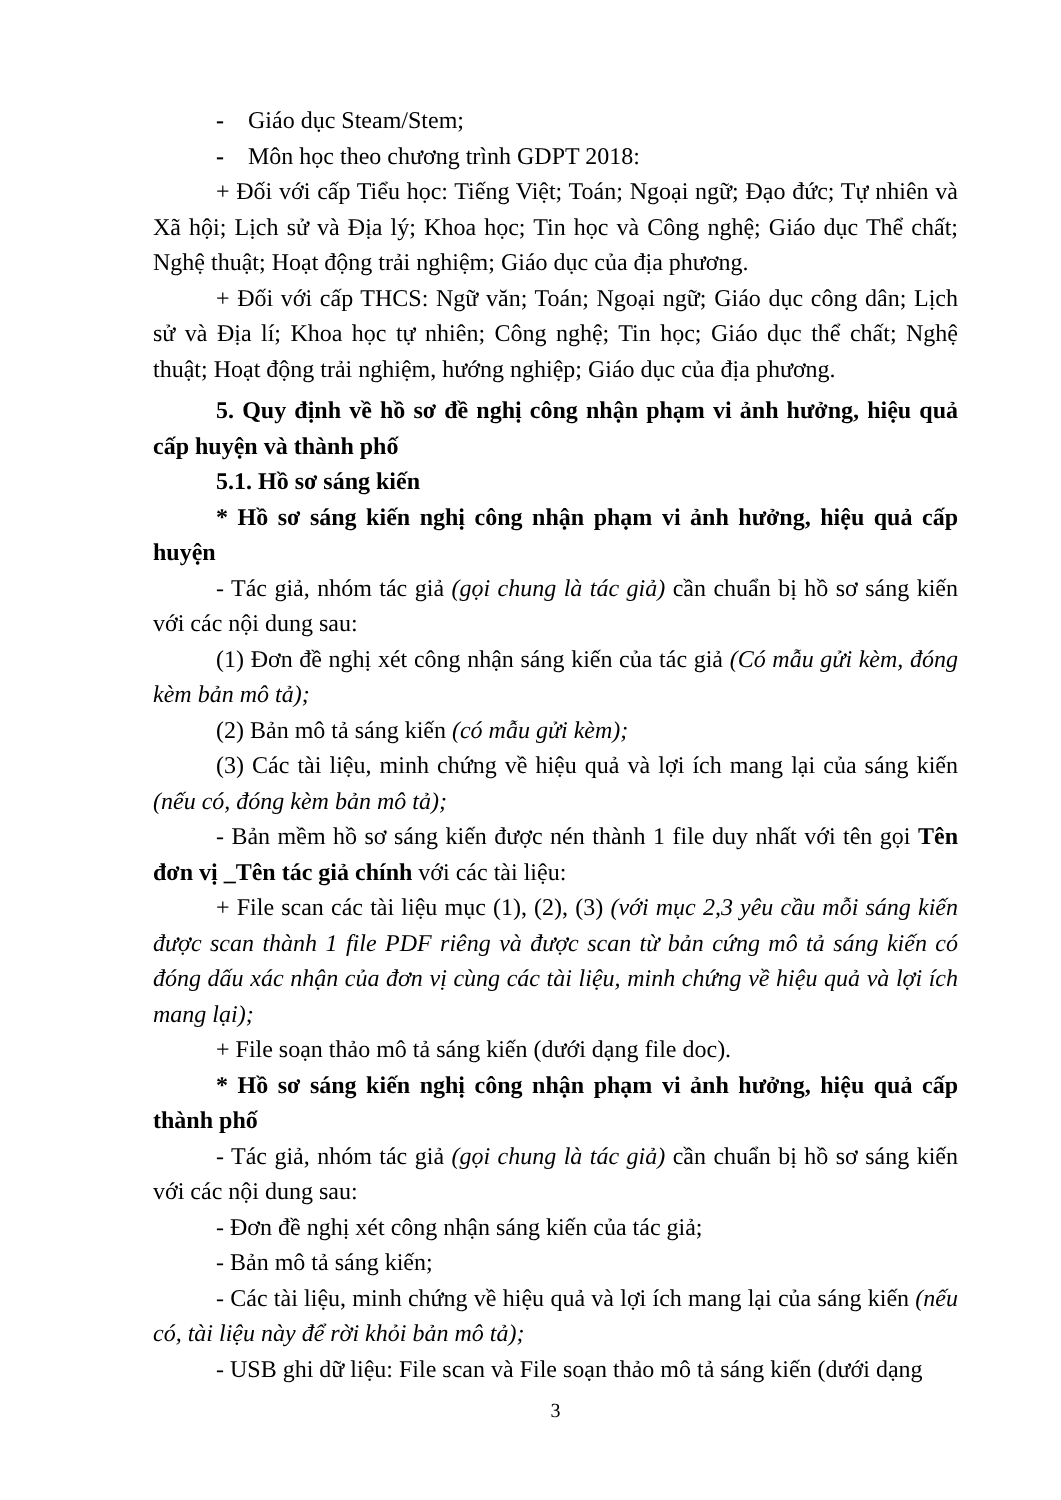- Giáo dục Steam/Stem;
- Môn học theo chương trình GDPT 2018:
+ Đối với cấp Tiểu học: Tiếng Việt; Toán; Ngoại ngữ; Đạo đức; Tự nhiên và Xã hội; Lịch sử và Địa lý; Khoa học; Tin học và Công nghệ; Giáo dục Thể chất; Nghệ thuật; Hoạt động trải nghiệm; Giáo dục của địa phương.
+ Đối với cấp THCS: Ngữ văn; Toán; Ngoại ngữ; Giáo dục công dân; Lịch sử và Địa lí; Khoa học tự nhiên; Công nghệ; Tin học; Giáo dục thể chất; Nghệ thuật; Hoạt động trải nghiệm, hướng nghiệp; Giáo dục của địa phương.
5. Quy định về hồ sơ đề nghị công nhận phạm vi ảnh hưởng, hiệu quả cấp huyện và thành phố
5.1. Hồ sơ sáng kiến
* Hồ sơ sáng kiến nghị công nhận phạm vi ảnh hưởng, hiệu quả cấp huyện
- Tác giả, nhóm tác giả (gọi chung là tác giả) cần chuẩn bị hồ sơ sáng kiến với các nội dung sau:
(1) Đơn đề nghị xét công nhận sáng kiến của tác giả (Có mẫu gửi kèm, đóng kèm bản mô tả);
(2) Bản mô tả sáng kiến (có mẫu gửi kèm);
(3) Các tài liệu, minh chứng về hiệu quả và lợi ích mang lại của sáng kiến (nếu có, đóng kèm bản mô tả);
- Bản mềm hồ sơ sáng kiến được nén thành 1 file duy nhất với tên gọi Tên đơn vị _Tên tác giả chính với các tài liệu:
+ File scan các tài liệu mục (1), (2), (3) (với mục 2,3 yêu cầu mỗi sáng kiến được scan thành 1 file PDF riêng và được scan từ bản cứng mô tả sáng kiến có đóng dấu xác nhận của đơn vị cùng các tài liệu, minh chứng về hiệu quả và lợi ích mang lại);
+ File soạn thảo mô tả sáng kiến (dưới dạng file doc).
* Hồ sơ sáng kiến nghị công nhận phạm vi ảnh hưởng, hiệu quả cấp thành phố
- Tác giả, nhóm tác giả (gọi chung là tác giả) cần chuẩn bị hồ sơ sáng kiến với các nội dung sau:
- Đơn đề nghị xét công nhận sáng kiến của tác giả;
- Bản mô tả sáng kiến;
- Các tài liệu, minh chứng về hiệu quả và lợi ích mang lại của sáng kiến (nếu có, tài liệu này để rời khỏi bản mô tả);
- USB ghi dữ liệu: File scan và File soạn thảo mô tả sáng kiến (dưới dạng
3